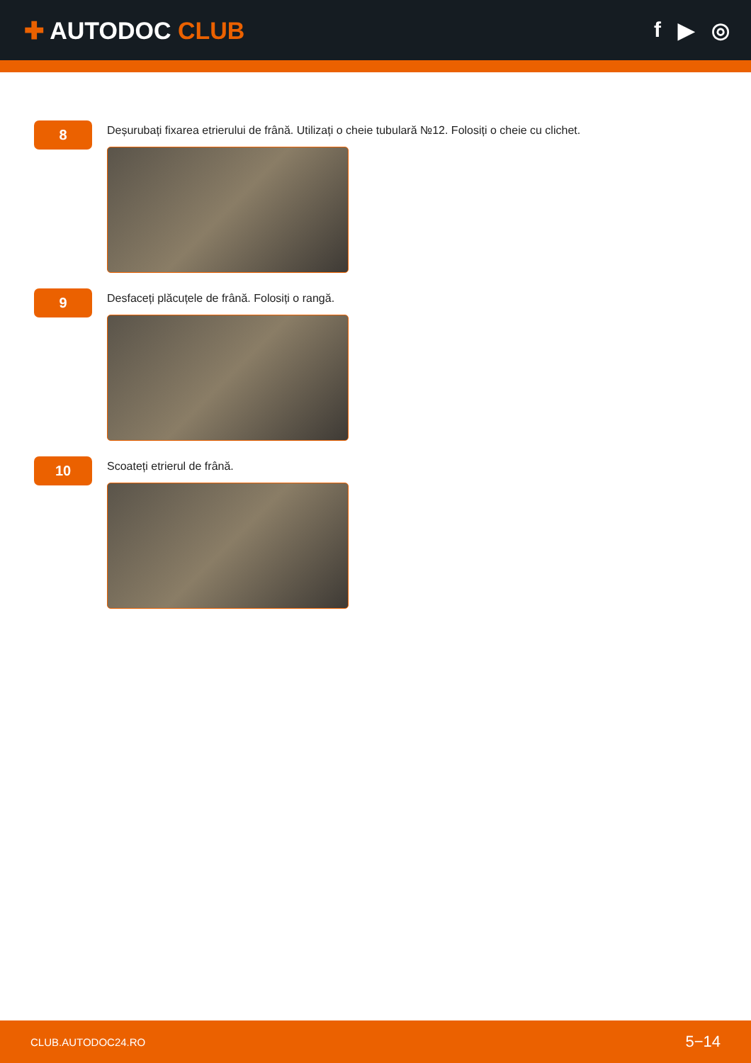✚ AUTODOC CLUB
f ▶ ◎
8
Deșurubați fixarea etrierului de frână. Utilizați o cheie tubulară №12. Folosiți o cheie cu clichet.
9
Desfaceți plăcuțele de frână. Folosiți o rangă.
10
Scoateți etrierul de frână.
CLUB.AUTODOC24.RO
5−14